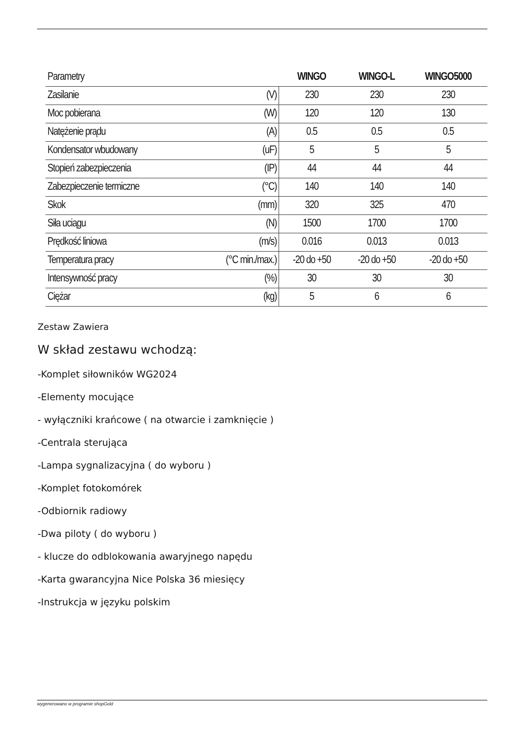| Parametry | | WINGO | WINGO-L | WINGO5000 |
| --- | --- | --- | --- | --- |
| Zasilanie | (V) | 230 | 230 | 230 |
| Moc pobierana | (W) | 120 | 120 | 130 |
| Natężenie prądu | (A) | 0.5 | 0.5 | 0.5 |
| Kondensator wbudowany | (uF) | 5 | 5 | 5 |
| Stopień zabezpieczenia | (IP) | 44 | 44 | 44 |
| Zabezpieczenie termiczne | (°C) | 140 | 140 | 140 |
| Skok | (mm) | 320 | 325 | 470 |
| Siła uciągu | (N) | 1500 | 1700 | 1700 |
| Prędkość liniowa | (m/s) | 0.016 | 0.013 | 0.013 |
| Temperatura pracy | (°C min./max.) | -20 do +50 | -20 do +50 | -20 do +50 |
| Intensywność pracy | (%) | 30 | 30 | 30 |
| Ciężar | (kg) | 5 | 6 | 6 |
Zestaw Zawiera
W skład zestawu wchodzą:
-Komplet siłowników WG2024
-Elementy mocujące
- wyłączniki krańcowe ( na otwarcie i zamknięcie )
-Centrala sterująca
-Lampa sygnalizacyjna ( do wyboru )
-Komplet fotokomórek
-Odbiornik radiowy
-Dwa piloty ( do wyboru )
- klucze do odblokowania awaryjnego napędu
-Karta gwarancyjna Nice Polska 36 miesięcy
-Instrukcja w języku polskim
wygenerowano w programie shopGold